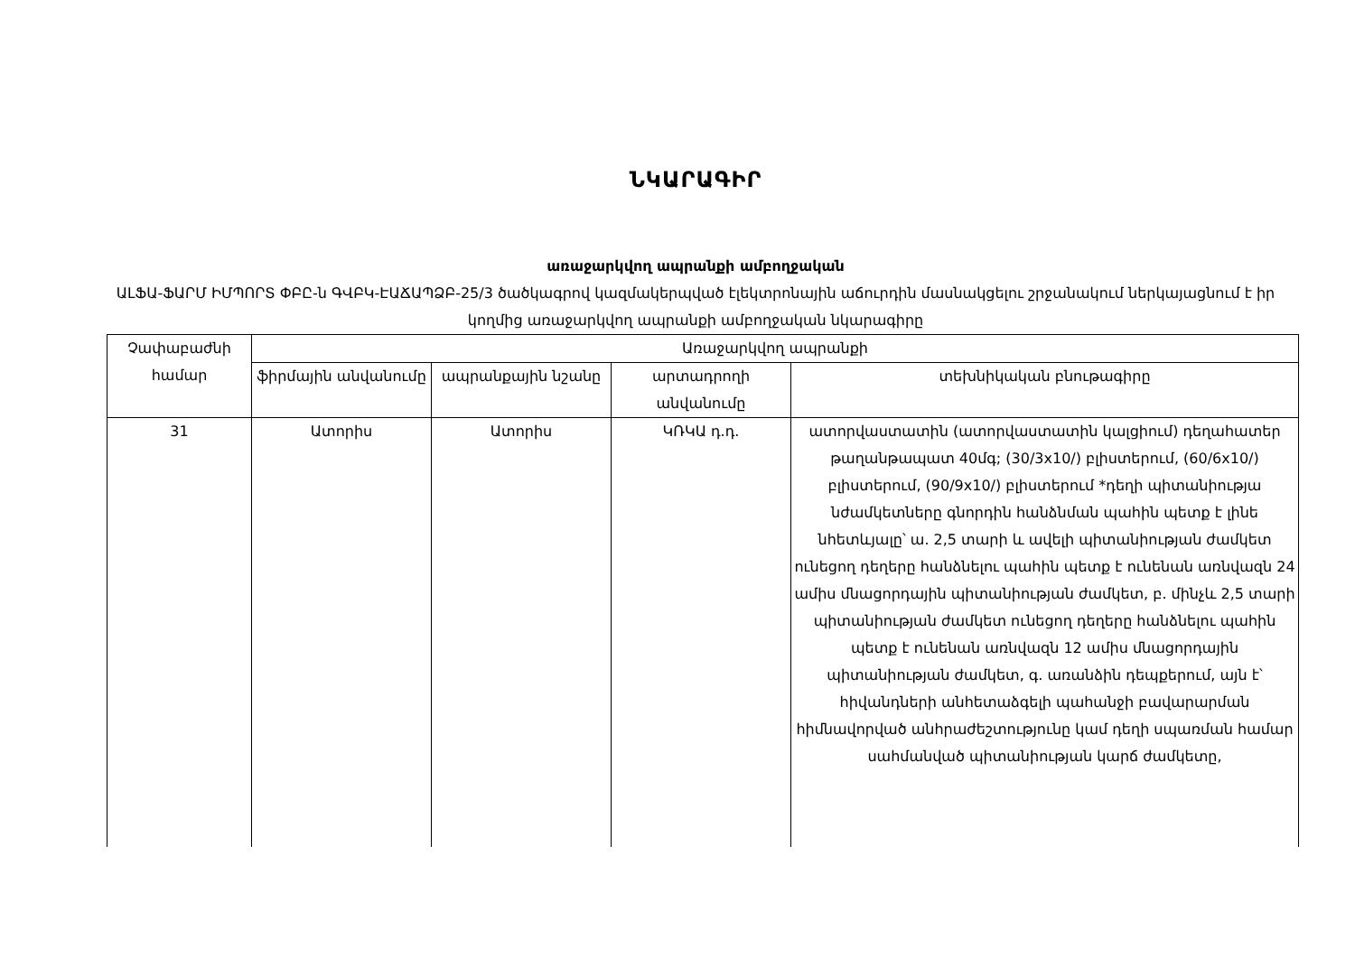ՆԿԱՐԱԳԻՐ
առաջարկվող ապրանքի ամբողջական
ԱԼՖԱ-ՖԱՐՄ ԻՄՊՈՐՏ ՓԲԸ-ն ԳՎԲԿ-ԷԱՃԱՊՁԲ-25/3 ծածկագրով կազմակերպված էլեկտրոնային աճուրդին մասնակցելու շրջանակում ներկայացնում է իր կողմից առաջարկվող ապրանքի ամբողջական նկարագիրը
| Չափաբաժնի համար | Առաջարկվող ապրանքի | | | |
| --- | --- | --- | --- | --- |
| | ֆիրմային անվանումը | ապրանքային նշանը | արտադրողի անվանումը | տեխնիկական բնութագիրը |
| 31 | Ատորիս | Ատորիս | ԿՌԿԱ դ.դ. | ատորվաստատին (ատորվաստատին կալցիում) դեղահատեր թաղանթապատ 40մգ; (30/3x10/) բլիստերում, (60/6x10/) բլիստերում, (90/9x10/) բլիստերում *դեղի պիտանիությա նժամկետները գնորդին հանձնման պահին պետք է լինե նհետևյալը՝ ա. 2,5 տարի և ավելի պիտանիության ժամկետ ունեցող դեղերը հանձնելու պահին պետք է ունենան առնվազն 24 ամիս մնացորդային պիտանիության ժամկետ, բ. մինչև 2,5 տարի պիտանիության ժամկետ ունեցող դեղերը հանձնելու պահին պետք է ունենան առնվազն 12 ամիս մնացորդային պիտանիության ժամկետ, գ. առանձին դեպքերում, այն է՝ հիվանդների անհետաձգելի պահանջի բավարարման հիմնավորված անհրաժեշտությունը կամ դեղի սպառման համար սահմանված պիտանիության կարճ ժամկետը, |